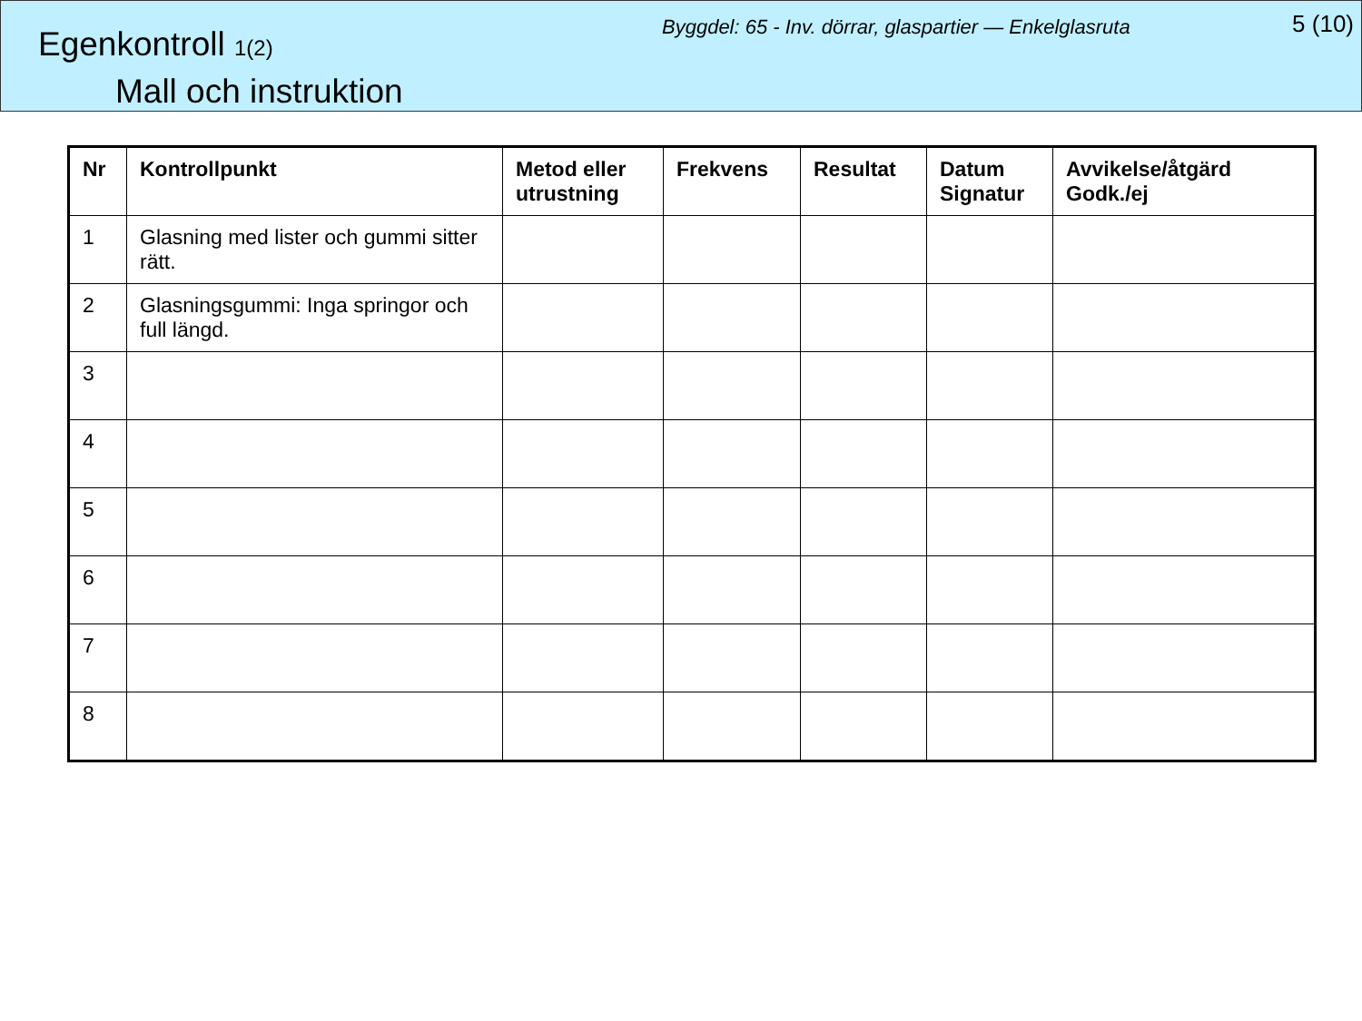Egenkontroll 1(2)
Mall och instruktion
Byggdel: 65 - Inv. dörrar, glaspartier — Enkelglasruta
5 (10)
| Nr | Kontrollpunkt | Metod eller utrustning | Frekvens | Resultat | Datum Signatur | Avvikelse/åtgärd Godk./ej |
| --- | --- | --- | --- | --- | --- | --- |
| 1 | Glasning med lister och gummi sitter rätt. | | | | | |
| 2 | Glasningsgummi: Inga springor och full längd. | | | | | |
| 3 | | | | | | |
| 4 | | | | | | |
| 5 | | | | | | |
| 6 | | | | | | |
| 7 | | | | | | |
| 8 | | | | | | |